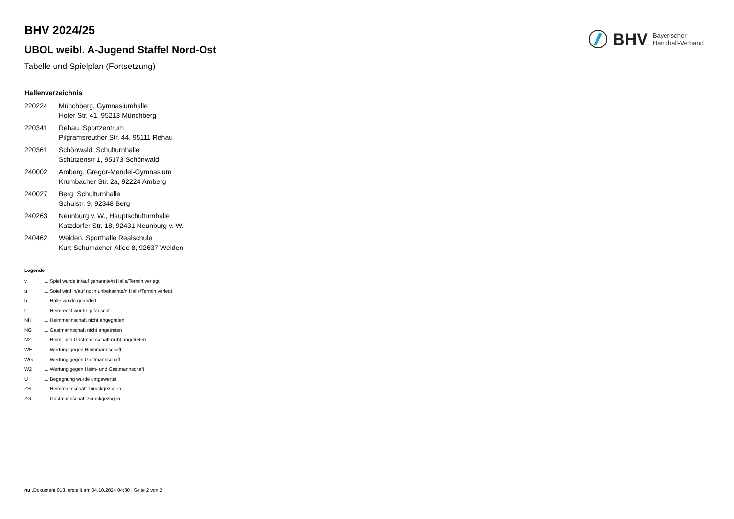BHV Bayerischer
Handball-Verband
BHV 2024/25
ÜBOL weibl. A-Jugend Staffel Nord-Ost
Tabelle und Spielplan (Fortsetzung)
Hallenverzeichnis
| 220224 | Münchberg, Gymnasiumhalle Hofer Str. 41, 95213 Münchberg |
| 220341 | Rehau, Sportzentrum Pilgramsreuther Str. 44, 95111 Rehau |
| 220361 | Schönwald, Schulturnhalle Schützenstr 1, 95173 Schönwald |
| 240002 | Amberg, Gregor-Mendel-Gymnasium Krumbacher Str. 2a, 92224 Amberg |
| 240027 | Berg, Schulturnhalle Schulstr. 9, 92348 Berg |
| 240263 | Neunburg v. W., Hauptschulturnhalle Katzdorfer Str. 18, 92431 Neunburg v. W. |
| 240462 | Weiden, Sporthalle Realschule Kurt-Schumacher-Allee 8, 92637 Weiden |
Legende
| v | ... Spiel wurde in/auf genannte/n Halle/Termin verlegt |
| u | ... Spiel wird in/auf noch unbekannte/n Halle/Termin verlegt |
| h | ... Halle wurde geändert |
| t | ... Heimrecht wurde getauscht |
| NH | ... Heimmannschaft nicht angegreten |
| NG | ... Gastmannschaft nicht angetreten |
| N2 | ... Heim- und Gastmannschaft nicht angetreten |
| WH | ... Wertung gegen Heimmannschaft |
| WG | ... Wertung gegen Gastmannschaft |
| W2 | ... Wertung gegen Heim- und Gastmannschaft |
| U | ... Begegnung wurde umgewertet |
| ZH | ... Heimmannschaft zurückgezogen |
| ZG | ... Gastmannschaft zurückgezogen |
nu .Dokument 013, erstellt am 04.10.2024 04:30 | Seite 2 von 2